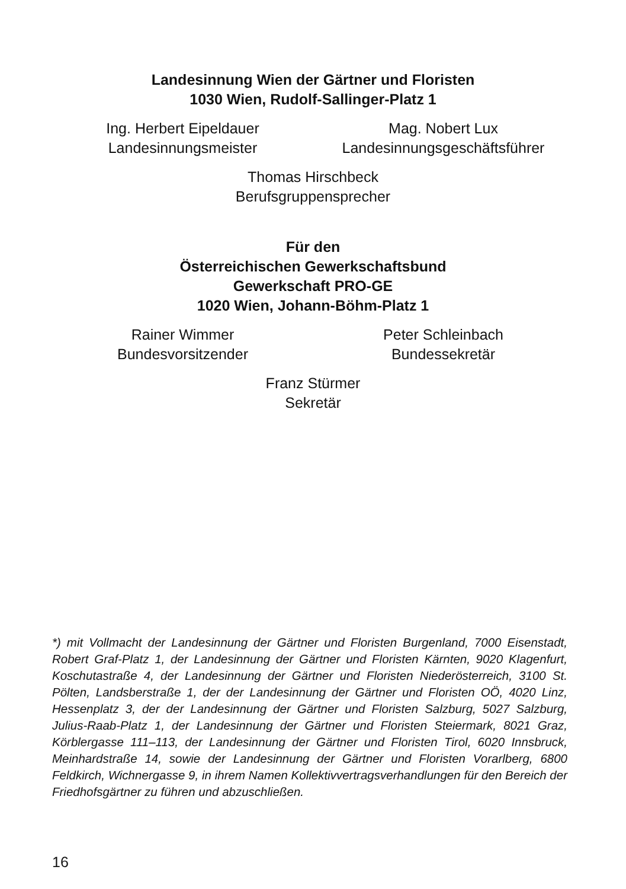Landesinnung Wien der Gärtner und Floristen
1030 Wien, Rudolf-Sallinger-Platz 1
Ing. Herbert Eipeldauer
Landesinnungsmeister
Mag. Nobert Lux
Landesinnungsgeschäftsführer
Thomas Hirschbeck
Berufsgruppensprecher
Für den
Österreichischen Gewerkschaftsbund
Gewerkschaft PRO-GE
1020 Wien, Johann-Böhm-Platz 1
Rainer Wimmer
Bundesvorsitzender
Peter Schleinbach
Bundessekretär
Franz Stürmer
Sekretär
*) mit Vollmacht der Landesinnung der Gärtner und Floristen Burgenland, 7000 Eisenstadt, Robert Graf-Platz 1, der Landesinnung der Gärtner und Floristen Kärnten, 9020 Klagenfurt, Koschutastraße 4, der Landesinnung der Gärtner und Floristen Niederösterreich, 3100 St. Pölten, Landsberstraße 1, der der Landesinnung der Gärtner und Floristen OÖ, 4020 Linz, Hessenplatz 3, der der Landesinnung der Gärtner und Floristen Salzburg, 5027 Salzburg, Julius-Raab-Platz 1, der Landesinnung der Gärtner und Floristen Steiermark, 8021 Graz, Körblergasse 111–113, der Landesinnung der Gärtner und Floristen Tirol, 6020 Innsbruck, Meinhardstraße 14, sowie der Landesinnung der Gärtner und Floristen Vorarlberg, 6800 Feldkirch, Wichnergasse 9, in ihrem Namen Kollektivvertragsverhandlungen für den Bereich der Friedhofsgärtner zu führen und abzuschließen.
16